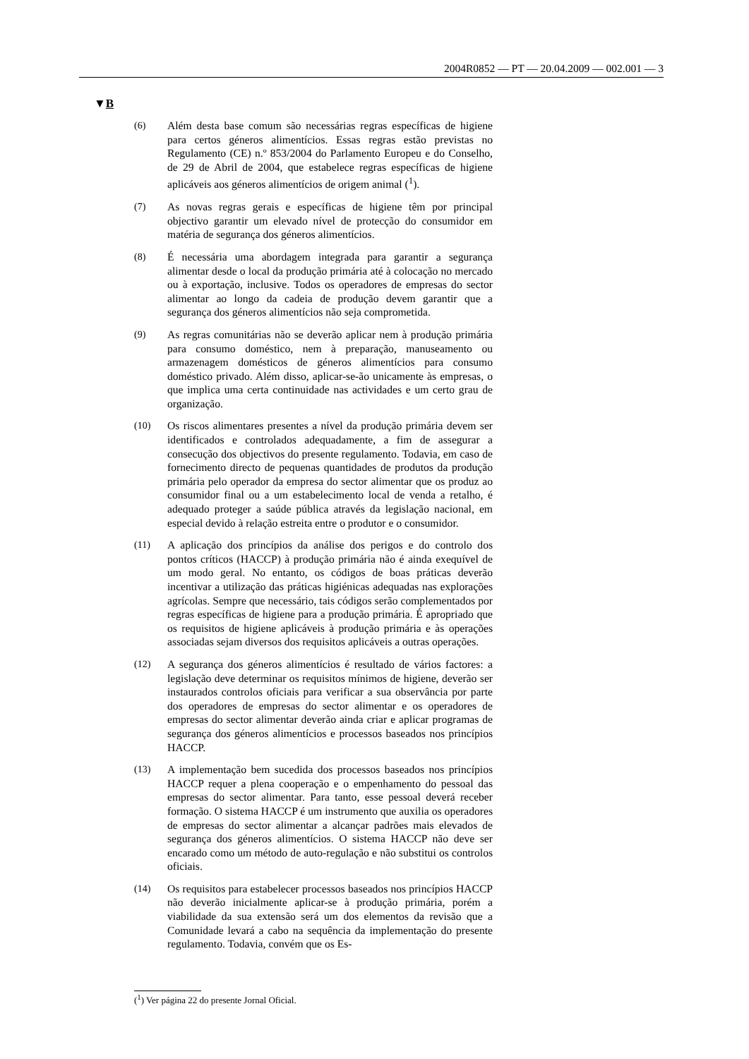2004R0852 — PT — 20.04.2009 — 002.001 — 3
▼B
(6) Além desta base comum são necessárias regras específicas de higiene para certos géneros alimentícios. Essas regras estão previstas no Regulamento (CE) n.º 853/2004 do Parlamento Europeu e do Conselho, de 29 de Abril de 2004, que estabelece regras específicas de higiene aplicáveis aos géneros alimentícios de origem animal (<sup>1</sup>).
(7) As novas regras gerais e específicas de higiene têm por principal objectivo garantir um elevado nível de protecção do consumidor em matéria de segurança dos géneros alimentícios.
(8) É necessária uma abordagem integrada para garantir a segurança alimentar desde o local da produção primária até à colocação no mercado ou à exportação, inclusive. Todos os operadores de empresas do sector alimentar ao longo da cadeia de produção devem garantir que a segurança dos géneros alimentícios não seja comprometida.
(9) As regras comunitárias não se deverão aplicar nem à produção primária para consumo doméstico, nem à preparação, manuseamento ou armazenagem domésticos de géneros alimentícios para consumo doméstico privado. Além disso, aplicar-se-ão unicamente às empresas, o que implica uma certa continuidade nas actividades e um certo grau de organização.
(10) Os riscos alimentares presentes a nível da produção primária devem ser identificados e controlados adequadamente, a fim de assegurar a consecução dos objectivos do presente regulamento. Todavia, em caso de fornecimento directo de pequenas quantidades de produtos da produção primária pelo operador da empresa do sector alimentar que os produz ao consumidor final ou a um estabelecimento local de venda a retalho, é adequado proteger a saúde pública através da legislação nacional, em especial devido à relação estreita entre o produtor e o consumidor.
(11) A aplicação dos princípios da análise dos perigos e do controlo dos pontos críticos (HACCP) à produção primária não é ainda exequível de um modo geral. No entanto, os códigos de boas práticas deverão incentivar a utilização das práticas higiénicas adequadas nas explorações agrícolas. Sempre que necessário, tais códigos serão complementados por regras específicas de higiene para a produção primária. É apropriado que os requisitos de higiene aplicáveis à produção primária e às operações associadas sejam diversos dos requisitos aplicáveis a outras operações.
(12) A segurança dos géneros alimentícios é resultado de vários factores: a legislação deve determinar os requisitos mínimos de higiene, deverão ser instaurados controlos oficiais para verificar a sua observância por parte dos operadores de empresas do sector alimentar e os operadores de empresas do sector alimentar deverão ainda criar e aplicar programas de segurança dos géneros alimentícios e processos baseados nos princípios HACCP.
(13) A implementação bem sucedida dos processos baseados nos princípios HACCP requer a plena cooperação e o empenhamento do pessoal das empresas do sector alimentar. Para tanto, esse pessoal deverá receber formação. O sistema HACCP é um instrumento que auxilia os operadores de empresas do sector alimentar a alcançar padrões mais elevados de segurança dos géneros alimentícios. O sistema HACCP não deve ser encarado como um método de auto-regulação e não substitui os controlos oficiais.
(14) Os requisitos para estabelecer processos baseados nos princípios HACCP não deverão inicialmente aplicar-se à produção primária, porém a viabilidade da sua extensão será um dos elementos da revisão que a Comunidade levará a cabo na sequência da implementação do presente regulamento. Todavia, convém que os Es-
(<sup>1</sup>) Ver página 22 do presente Jornal Oficial.